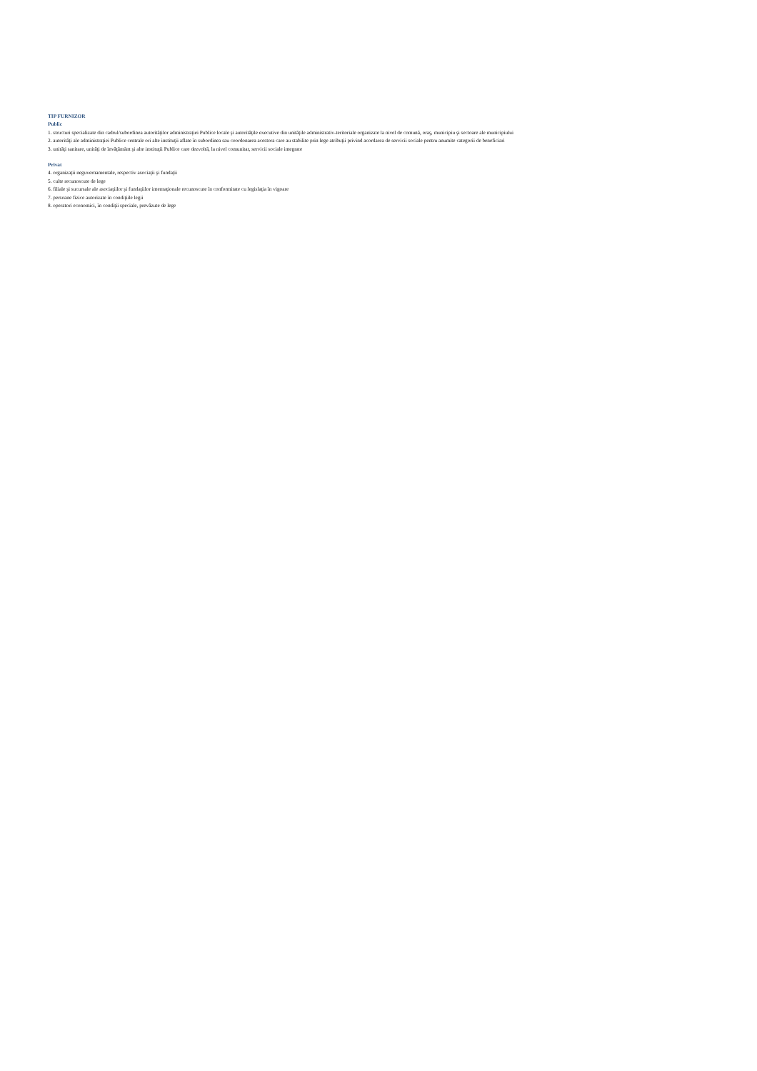TIP FURNIZOR
Public
1. structuri specializate din cadrul/subordinea autorităţilor administraţiei Publice locale şi autorităţile executive din unităţile administrativ-teritoriale organizate la nivel de comună, oraş, municipiu şi sectoare ale municipiului
2. autorităţi ale administraţiei Publice centrale ori alte instituţii aflate în subordinea sau coordonarea acestora care au stabilite prin lege atribuţii privind acordarea de servicii sociale pentru anumite categorii de beneficiari
3. unităţi sanitare, unităţi de învăţământ şi alte instituţii Publice care dezvoltă, la nivel comunitar, servicii sociale integrate
Privat
4. organizaţii neguvernamentale, respectiv asociaţii şi fundaţii
5. culte recunoscute de lege
6. filiale şi sucursale ale asociaţiilor şi fundaţiilor internaţionale recunoscute în conformitate cu legislaţia în vigoare
7. persoane fizice autorizate în condiţiile legii
8. operatori economici, în condiţii speciale, prevăzute de lege